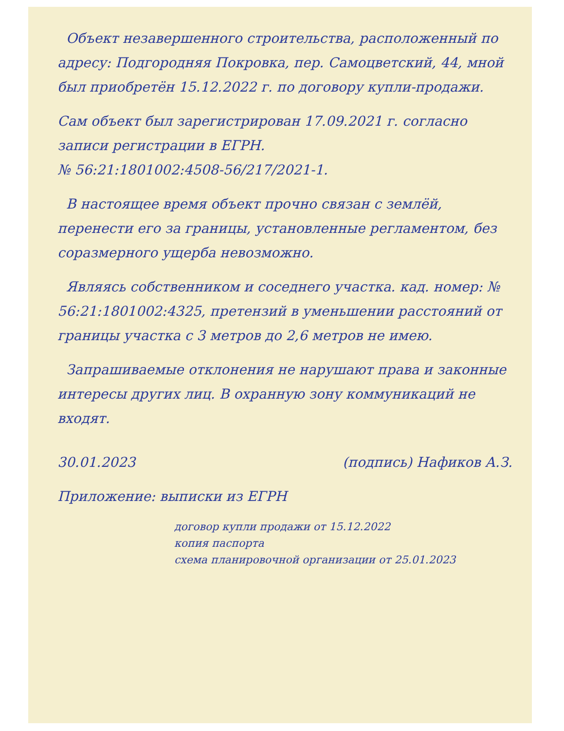Объект незавершенного строительства, расположенный по адресу: Подгородняя Покровка, пер. Самоцветский, 44, мной был приобретён 15.12.2022 г. по договору купли-продажи.
Сам объект был зарегистрирован 17.09.2021 г. согласно записи регистрации в ЕГРН.
№ 56:21:1801002:4508-56/217/2021-1.
В настоящее время объект прочно связан с землёй, перенести его за границы, установленные регламентом, без соразмерного ущерба невозможно.
Являясь собственником и соседнего участка. кад. номер: № 56:21:1801002:4325, претензий в уменьшении расстояний от границы участка с 3 метров до 2,6 метров не имею.
Запрашиваемые отклонения не нарушают права и законные интересы других лиц. В охранную зону коммуникаций не входят.
30.01.2023 (подпись) Нафиков А.З.
Приложение: выписки из ЕГРН
договор купли продажи от 15.12.2022
копия паспорта
схема планировочной организации от 25.01.2023